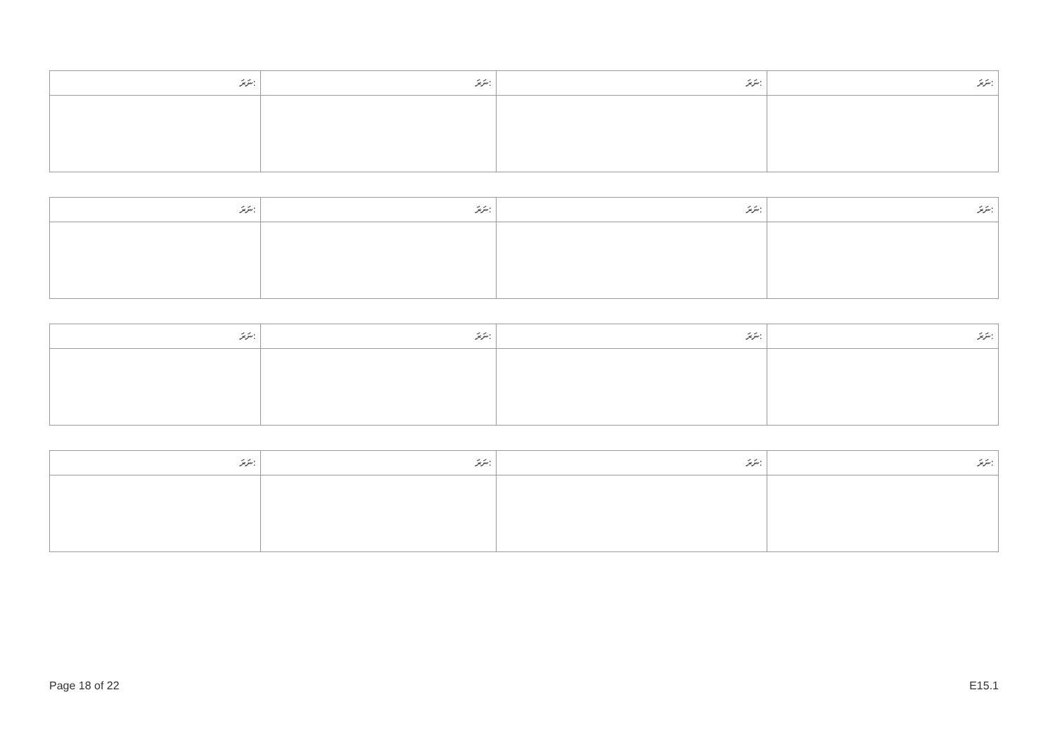| ނަރަ: | ނަރަ: | ނަރަ: | ނަރަ: |
| --- | --- | --- | --- |
| ނަރަ: | ނަރަ: | ނަރަ: | ނަރަ: |
| --- | --- | --- | --- |
| ނަރަ: | ނަރަ: | ނަރަ: | ނަރަ: |
| --- | --- | --- | --- |
| ނަރަ: | ނަރަ: | ނަރަ: | ނަރަ: |
| --- | --- | --- | --- |
Page 18 of 22 E15.1